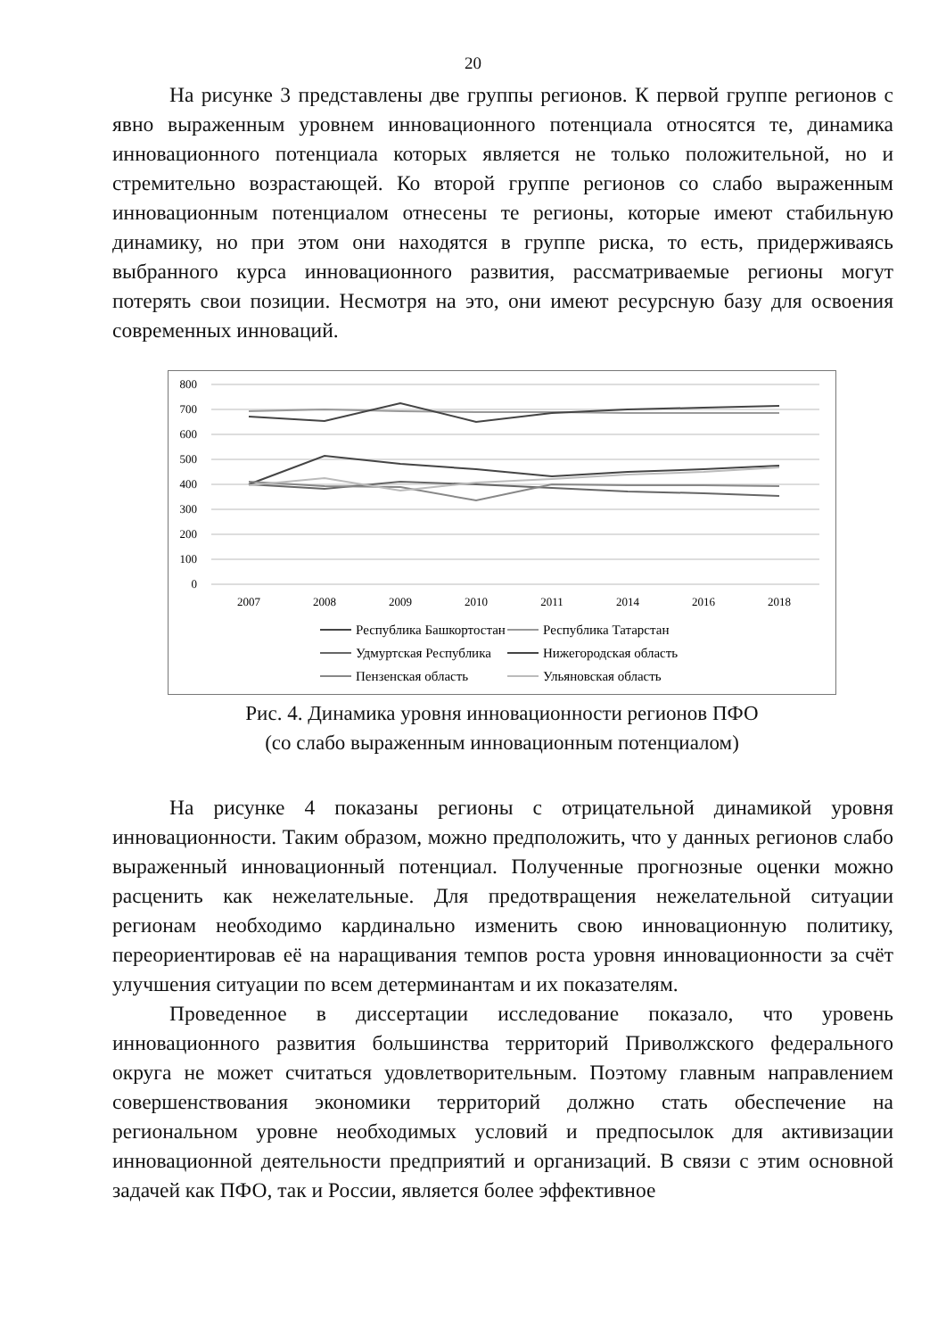20
На рисунке 3 представлены две группы регионов. К первой группе регионов с явно выраженным уровнем инновационного потенциала относятся те, динамика инновационного потенциала которых является не только положительной, но и стремительно возрастающей. Ко второй группе регионов со слабо выраженным инновационным потенциалом отнесены те регионы, которые имеют стабильную динамику, но при этом они находятся в группе риска, то есть, придерживаясь выбранного курса инновационного развития, рассматриваемые регионы могут потерять свои позиции. Несмотря на это, они имеют ресурсную базу для освоения современных инноваций.
800
700
600
500
400
300
200
100
0
2007
2008
2009
2010
2011
2014
2016
2018
Республика Башкортостан
Республика Татарстан
Удмуртская Республика
Нижегородская область
Пензенская область
Ульяновская область
Рис. 4. Динамика уровня инновационности регионов ПФО
(со слабо выраженным инновационным потенциалом)
На рисунке 4 показаны регионы с отрицательной динамикой уровня инновационности. Таким образом, можно предположить, что у данных регионов слабо выраженный инновационный потенциал. Полученные прогнозные оценки можно расценить как нежелательные. Для предотвращения нежелательной ситуации регионам необходимо кардинально изменить свою инновационную политику, переориентировав её на наращивания темпов роста уровня инновационности за счёт улучшения ситуации по всем детерминантам и их показателям.
Проведенное в диссертации исследование показало, что уровень инновационного развития большинства территорий Приволжского федерального округа не может считаться удовлетворительным. Поэтому главным направлением совершенствования экономики территорий должно стать обеспечение на региональном уровне необходимых условий и предпосылок для активизации инновационной деятельности предприятий и организаций. В связи с этим основной задачей как ПФО, так и России, является более эффективное